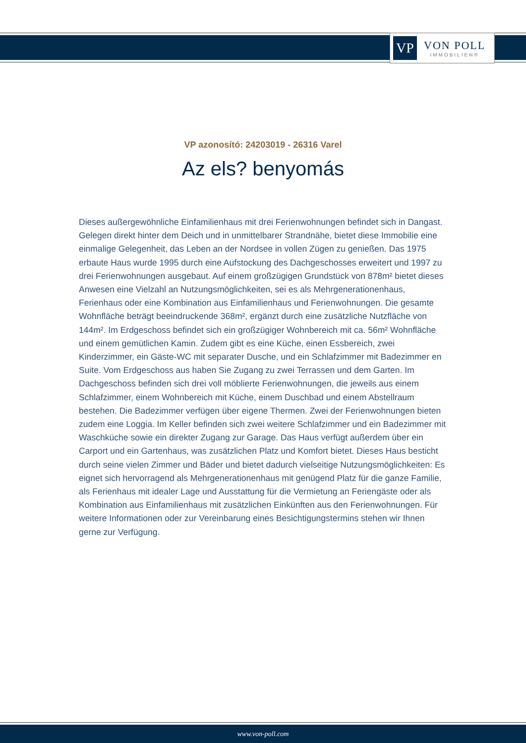VP
VON POLL
IMMOBILIEN®
VP azonosító: 24203019 - 26316 Varel
Az els? benyomás
Dieses außergewöhnliche Einfamilienhaus mit drei Ferienwohnungen befindet sich in Dangast. Gelegen direkt hinter dem Deich und in unmittelbarer Strandnähe, bietet diese Immobilie eine einmalige Gelegenheit, das Leben an der Nordsee in vollen Zügen zu genießen. Das 1975 erbaute Haus wurde 1995 durch eine Aufstockung des Dachgeschosses erweitert und 1997 zu drei Ferienwohnungen ausgebaut. Auf einem großzügigen Grundstück von 878m² bietet dieses Anwesen eine Vielzahl an Nutzungsmöglichkeiten, sei es als Mehrgenerationenhaus, Ferienhaus oder eine Kombination aus Einfamilienhaus und Ferienwohnungen. Die gesamte Wohnfläche beträgt beeindruckende 368m², ergänzt durch eine zusätzliche Nutzfläche von 144m². Im Erdgeschoss befindet sich ein großzügiger Wohnbereich mit ca. 56m² Wohnfläche und einem gemütlichen Kamin. Zudem gibt es eine Küche, einen Essbereich, zwei Kinderzimmer, ein Gäste-WC mit separater Dusche, und ein Schlafzimmer mit Badezimmer en Suite. Vom Erdgeschoss aus haben Sie Zugang zu zwei Terrassen und dem Garten. Im Dachgeschoss befinden sich drei voll möblierte Ferienwohnungen, die jeweils aus einem Schlafzimmer, einem Wohnbereich mit Küche, einem Duschbad und einem Abstellraum bestehen. Die Badezimmer verfügen über eigene Thermen. Zwei der Ferienwohnungen bieten zudem eine Loggia. Im Keller befinden sich zwei weitere Schlafzimmer und ein Badezimmer mit Waschküche sowie ein direkter Zugang zur Garage. Das Haus verfügt außerdem über ein Carport und ein Gartenhaus, was zusätzlichen Platz und Komfort bietet. Dieses Haus besticht durch seine vielen Zimmer und Bäder und bietet dadurch vielseitige Nutzungsmöglichkeiten: Es eignet sich hervorragend als Mehrgenerationenhaus mit genügend Platz für die ganze Familie, als Ferienhaus mit idealer Lage und Ausstattung für die Vermietung an Feriengäste oder als Kombination aus Einfamilienhaus mit zusätzlichen Einkünften aus den Ferienwohnungen. Für weitere Informationen oder zur Vereinbarung eines Besichtigungstermins stehen wir Ihnen gerne zur Verfügung.
www.von-poll.com